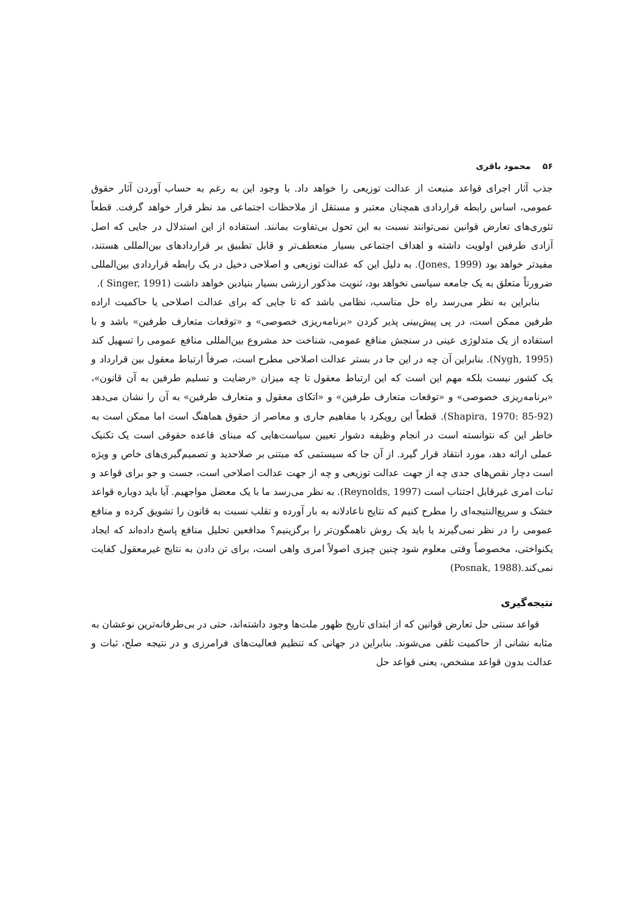۵۶ محمود باقری
جذب آثار اجرای قواعد منبعث از عدالت توزیعی را خواهد داد. با وجود این به رغم به حساب آوردن آثار حقوق عمومی، اساس رابطه قراردادی همچنان معتبر و مستقل از ملاحظات اجتماعی مد نظر قرار خواهد گرفت. قطعاً تئوری‌های تعارض قوانین نمی‌توانند نسبت به این تحول بی‌تفاوت بمانند. استفاده از این استدلال در جایی که اصل آزادی طرفین اولویت داشته و اهداف اجتماعی بسیار منعطف‌تر و قابل تطبیق بر قراردادهای بین‌المللی هستند، مفیدتر خواهد بود (Jones, 1999). به دلیل این که عدالت توزیعی و اصلاحی دخیل در یک رابطه قراردادی بین‌المللی ضرورتاً متعلق به یک جامعه سیاسی نخواهد بود، ثنویت مذکور ارزشی بسیار بنیادین خواهد داشت (Singer, 1991 ).
بنابراین به نظر می‌رسد راه حل مناسب، نظامی باشد که تا جایی که برای عدالت اصلاحی یا حاکمیت اراده طرفین ممکن است، در پی پیش‌بینی پذیر کردن «برنامه‌ریزی خصوصی» و «توقعات متعارف طرفین» باشد و با استفاده از یک متدلوژی عینی در سنجش منافع عمومی، شناخت حد مشروع بین‌المللی منافع عمومی را تسهیل کند (Nygh, 1995). بنابراین آن چه در این جا در بستر عدالت اصلاحی مطرح است، صرفاً ارتباط معقول بین قرارداد و یک کشور نیست بلکه مهم این است که این ارتباط معقول تا چه میزان «رضایت و تسلیم طرفین به آن قانون»، «برنامه‌ریزی خصوصی» و «توقعات متعارف طرفین» و «اتکای معقول و متعارف طرفین» به آن را نشان می‌دهد (Shapira, 1970: 85-92). قطعاً این رویکرد با مفاهیم جاری و معاصر از حقوق هماهنگ است اما ممکن است به خاطر این که نتوانسته است در انجام وظیفه دشوار تعیین سیاست‌هایی که مبنای قاعده حقوقی است یک تکنیک عملی ارائه دهد، مورد انتقاد قرار گیرد. از آن جا که سیستمی که مبتنی بر صلاحدید و تصمیم‌گیری‌های خاص و ویژه است دچار نقص‌های جدی چه از جهت عدالت توزیعی و چه از جهت عدالت اصلاحی است، جست و جو برای قواعد و ثبات امری غیرقابل اجتناب است (Reynolds, 1997). به نظر می‌رسد ما با یک معضل مواجهیم. آیا باید دوباره قواعد خشک و سریع‌النتیجه‌ای را مطرح کنیم که نتایج ناعادلانه به بار آورده و تقلب نسبت به قانون را تشویق کرده و منافع عمومی را در نظر نمی‌گیرند یا باید یک روش ناهمگون‌تر را برگزینیم؟ مدافعین تحلیل منافع پاسخ داده‌اند که ایجاد یکنواختی، مخصوصاً وقتی معلوم شود چنین چیزی اصولاً امری واهی است، برای تن دادن به نتایج غیرمعقول کفایت نمی‌کند.(Posnak, 1988)
نتیجه‌گیری
قواعد سنتی حل تعارض قوانین که از ابتدای تاریخ ظهور ملت‌ها وجود داشته‌اند، حتی در بی‌طرفانه‌ترین نوعشان به مثابه نشانی از حاکمیت تلقی می‌شوند. بنابراین در جهانی که تنظیم فعالیت‌های فرامرزی و در نتیجه صلح، ثبات و عدالت بدون قواعد مشخص، یعنی قواعد حل